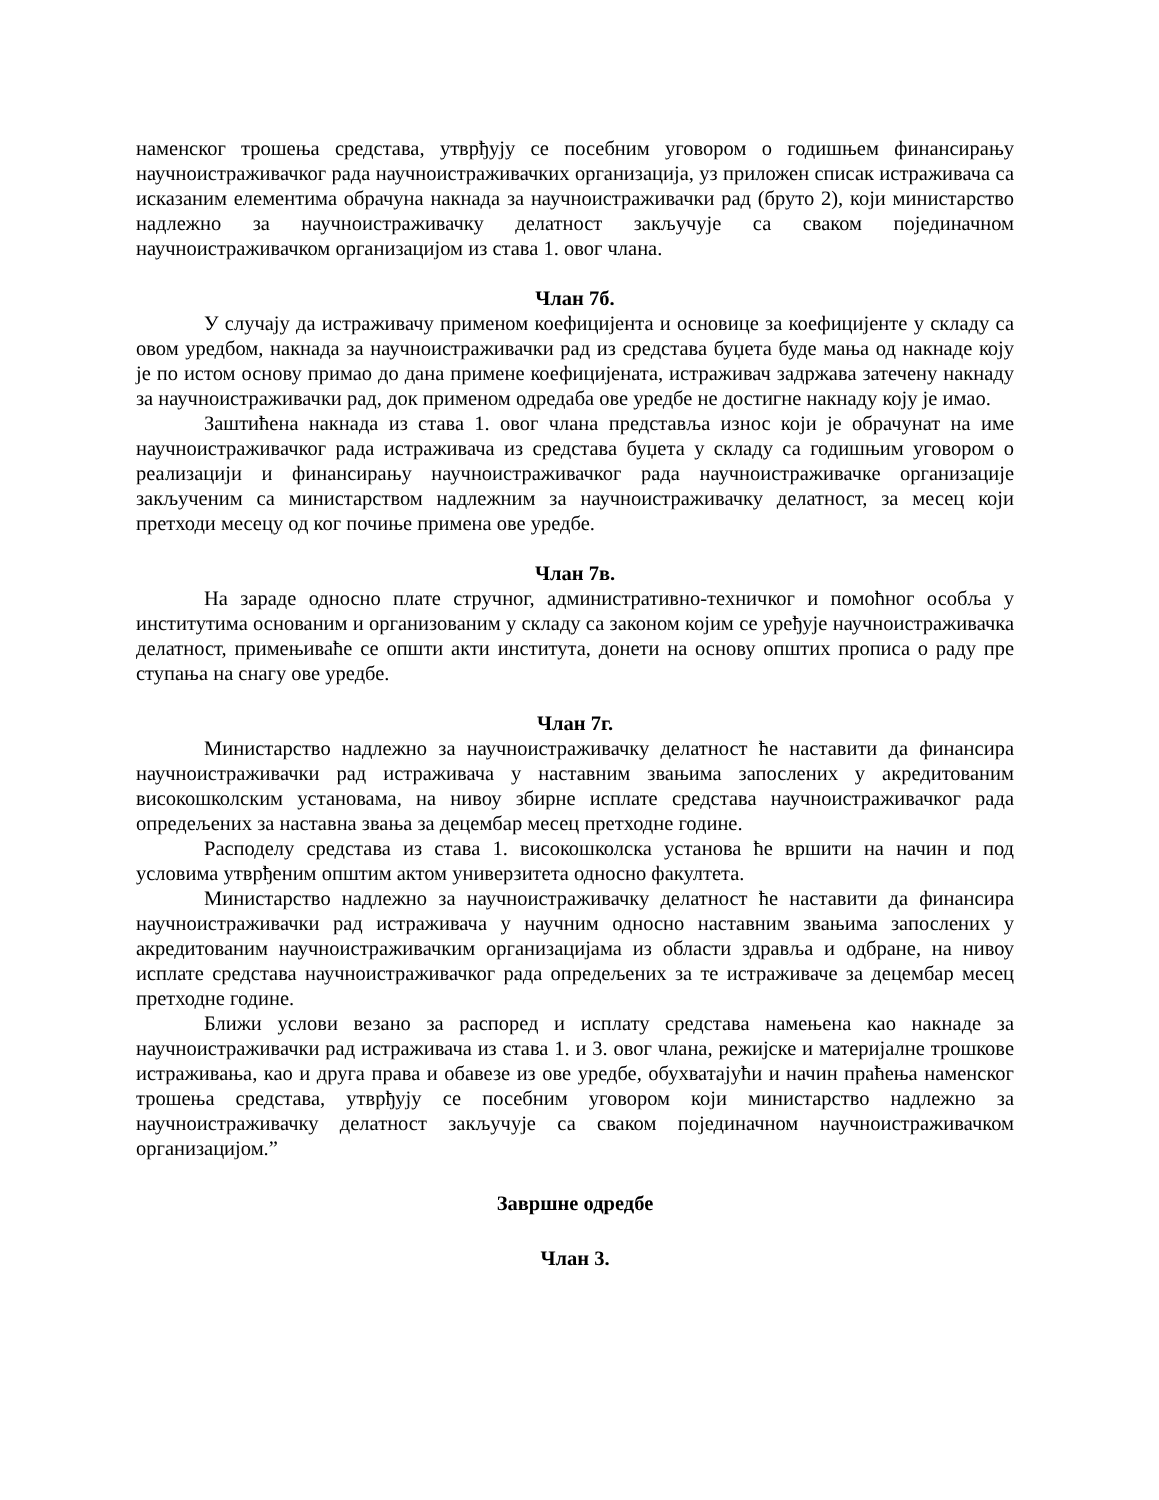наменског трошења средстава, утврђују се посебним уговором о годишњем финансирању научноистраживачког рада научноистраживачких организација, уз приложен списак истраживача са исказаним елементима обрачуна накнада за научноистраживачки рад (бруто 2), који министарство надлежно за научноистраживачку делатност закључује са сваком појединачном научноистраживачком организацијом из става 1. овог члана.
Члан 7б.
У случају да истраживачу применом коефицијента и основице за коефицијенте у складу са овом уредбом, накнада за научноистраживачки рад из средстава буџета буде мања од накнаде коју је по истом основу примао до дана примене коефицијената, истраживач задржава затечену накнаду за научноистраживачки рад, док применом одредаба ове уредбе не достигне накнаду коју је имао.
Заштићена накнада из става 1. овог члана представља износ који је обрачунат на име научноистраживачког рада истраживача из средстава буџета у складу са годишњим уговором о реализацији и финансирању научноистраживачког рада научноистраживачке организације закљученим са министарством надлежним за научноистраживачку делатност, за месец који претходи месецу од ког почиње примена ове уредбе.
Члан 7в.
На зараде односно плате стручног, административно-техничког и помоћног особља у институтима основаним и организованим у складу са законом којим се уређује научноистраживачка делатност, примењиваће се општи акти института, донети на основу општих прописа о раду пре ступања на снагу ове уредбе.
Члан 7г.
Министарство надлежно за научноистраживачку делатност ће наставити да финансира научноистраживачки рад истраживача у наставним звањима запослених у акредитованим високошколским установама, на нивоу збирне исплате средстава научноистраживачког рада опредељених за наставна звања за децембар месец претходне године.
Расподелу средстава из става 1. високошколска установа ће вршити на начин и под условима утврђеним општим актом универзитета односно факултета.
Министарство надлежно за научноистраживачку делатност ће наставити да финансира научноистраживачки рад истраживача у научним односно наставним звањима запослених у акредитованим научноистраживачким организацијама из области здравља и одбране, на нивоу исплате средстава научноистраживачког рада опредељених за те истраживаче за децембар месец претходне године.
Ближи услови везано за распоред и исплату средстава намењена као накнаде за научноистраживачки рад истраживача из става 1. и 3. овог члана, режијске и материјалне трошкове истраживања, као и друга права и обавезе из ове уредбе, обухватајући и начин праћења наменског трошења средстава, утврђују се посебним уговором који министарство надлежно за научноистраживачку делатност закључује са сваком појединачном научноистраживачком организацијом.”
Завршне одредбе
Члан 3.